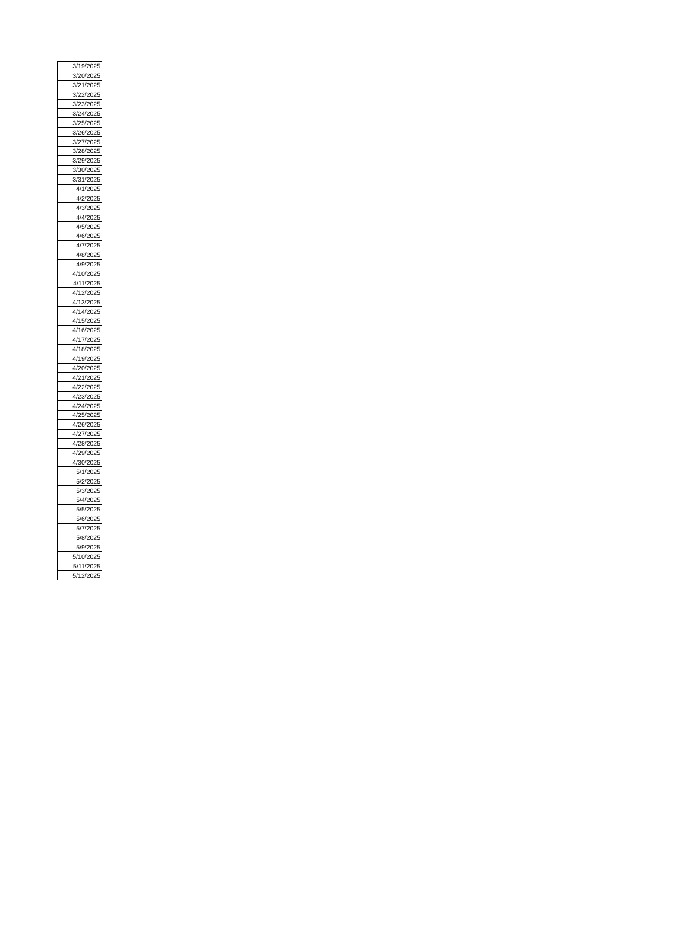| 3/19/2025 |
| 3/20/2025 |
| 3/21/2025 |
| 3/22/2025 |
| 3/23/2025 |
| 3/24/2025 |
| 3/25/2025 |
| 3/26/2025 |
| 3/27/2025 |
| 3/28/2025 |
| 3/29/2025 |
| 3/30/2025 |
| 3/31/2025 |
| 4/1/2025 |
| 4/2/2025 |
| 4/3/2025 |
| 4/4/2025 |
| 4/5/2025 |
| 4/6/2025 |
| 4/7/2025 |
| 4/8/2025 |
| 4/9/2025 |
| 4/10/2025 |
| 4/11/2025 |
| 4/12/2025 |
| 4/13/2025 |
| 4/14/2025 |
| 4/15/2025 |
| 4/16/2025 |
| 4/17/2025 |
| 4/18/2025 |
| 4/19/2025 |
| 4/20/2025 |
| 4/21/2025 |
| 4/22/2025 |
| 4/23/2025 |
| 4/24/2025 |
| 4/25/2025 |
| 4/26/2025 |
| 4/27/2025 |
| 4/28/2025 |
| 4/29/2025 |
| 4/30/2025 |
| 5/1/2025 |
| 5/2/2025 |
| 5/3/2025 |
| 5/4/2025 |
| 5/5/2025 |
| 5/6/2025 |
| 5/7/2025 |
| 5/8/2025 |
| 5/9/2025 |
| 5/10/2025 |
| 5/11/2025 |
| 5/12/2025 |